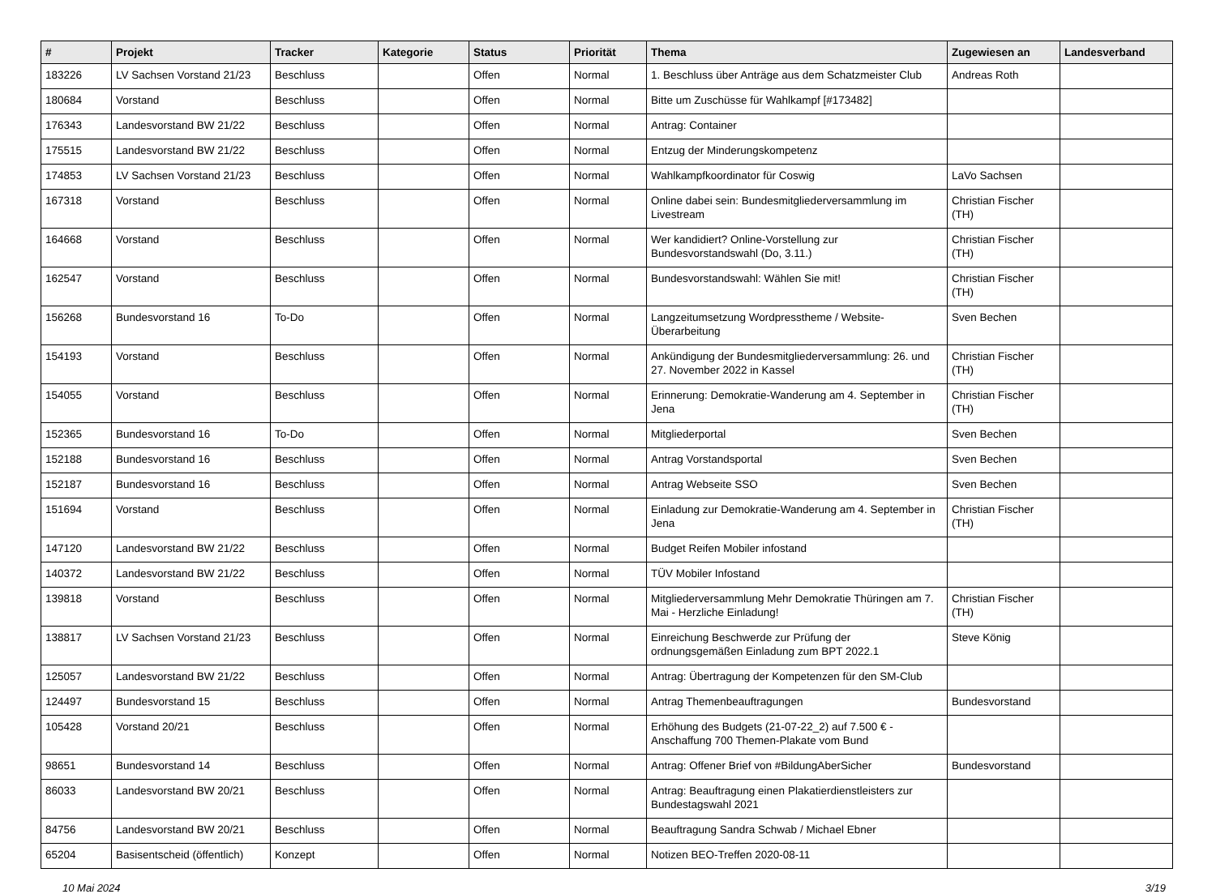| # | Projekt | Tracker | Kategorie | Status | Priorität | Thema | Zugewiesen an | Landesverband |
| --- | --- | --- | --- | --- | --- | --- | --- | --- |
| 183226 | LV Sachsen Vorstand 21/23 | Beschluss | | Offen | Normal | 1. Beschluss über Anträge aus dem Schatzmeister Club | Andreas Roth | |
| 180684 | Vorstand | Beschluss | | Offen | Normal | Bitte um Zuschüsse für Wahlkampf [#173482] | | |
| 176343 | Landesvorstand BW 21/22 | Beschluss | | Offen | Normal | Antrag: Container | | |
| 175515 | Landesvorstand BW 21/22 | Beschluss | | Offen | Normal | Entzug der Minderungskompetenz | | |
| 174853 | LV Sachsen Vorstand 21/23 | Beschluss | | Offen | Normal | Wahlkampfkoordinator für Coswig | LaVo Sachsen | |
| 167318 | Vorstand | Beschluss | | Offen | Normal | Online dabei sein: Bundesmitgliederversammlung im Livestream | Christian Fischer (TH) | |
| 164668 | Vorstand | Beschluss | | Offen | Normal | Wer kandidiert? Online-Vorstellung zur Bundesvorstandswahl (Do, 3.11.) | Christian Fischer (TH) | |
| 162547 | Vorstand | Beschluss | | Offen | Normal | Bundesvorstandswahl: Wählen Sie mit! | Christian Fischer (TH) | |
| 156268 | Bundesvorstand 16 | To-Do | | Offen | Normal | Langzeitumsetzung Wordpresstheme / Website-Überarbeitung | Sven Bechen | |
| 154193 | Vorstand | Beschluss | | Offen | Normal | Ankündigung der Bundesmitgliederversammlung: 26. und 27. November 2022 in Kassel | Christian Fischer (TH) | |
| 154055 | Vorstand | Beschluss | | Offen | Normal | Erinnerung: Demokratie-Wanderung am 4. September in Jena | Christian Fischer (TH) | |
| 152365 | Bundesvorstand 16 | To-Do | | Offen | Normal | Mitgliederportal | Sven Bechen | |
| 152188 | Bundesvorstand 16 | Beschluss | | Offen | Normal | Antrag Vorstandsportal | Sven Bechen | |
| 152187 | Bundesvorstand 16 | Beschluss | | Offen | Normal | Antrag Webseite SSO | Sven Bechen | |
| 151694 | Vorstand | Beschluss | | Offen | Normal | Einladung zur Demokratie-Wanderung am 4. September in Jena | Christian Fischer (TH) | |
| 147120 | Landesvorstand BW 21/22 | Beschluss | | Offen | Normal | Budget Reifen Mobiler infostand | | |
| 140372 | Landesvorstand BW 21/22 | Beschluss | | Offen | Normal | TÜV Mobiler Infostand | | |
| 139818 | Vorstand | Beschluss | | Offen | Normal | Mitgliederversammlung Mehr Demokratie Thüringen am 7. Mai - Herzliche Einladung! | Christian Fischer (TH) | |
| 138817 | LV Sachsen Vorstand 21/23 | Beschluss | | Offen | Normal | Einreichung Beschwerde zur Prüfung der ordnungsgemäßen Einladung zum BPT 2022.1 | Steve König | |
| 125057 | Landesvorstand BW 21/22 | Beschluss | | Offen | Normal | Antrag: Übertragung der Kompetenzen für den SM-Club | | |
| 124497 | Bundesvorstand 15 | Beschluss | | Offen | Normal | Antrag Themenbeauftragungen | Bundesvorstand | |
| 105428 | Vorstand 20/21 | Beschluss | | Offen | Normal | Erhöhung des Budgets (21-07-22_2) auf 7.500 € - Anschaffung 700 Themen-Plakate vom Bund | | |
| 98651 | Bundesvorstand 14 | Beschluss | | Offen | Normal | Antrag: Offener Brief von #BildungAberSicher | Bundesvorstand | |
| 86033 | Landesvorstand BW 20/21 | Beschluss | | Offen | Normal | Antrag: Beauftragung einen Plakatierdienstleisters zur Bundestagswahl 2021 | | |
| 84756 | Landesvorstand BW 20/21 | Beschluss | | Offen | Normal | Beauftragung Sandra Schwab / Michael Ebner | | |
| 65204 | Basisentscheid (öffentlich) | Konzept | | Offen | Normal | Notizen BEO-Treffen 2020-08-11 | | |
10 Mai 2024 3/19